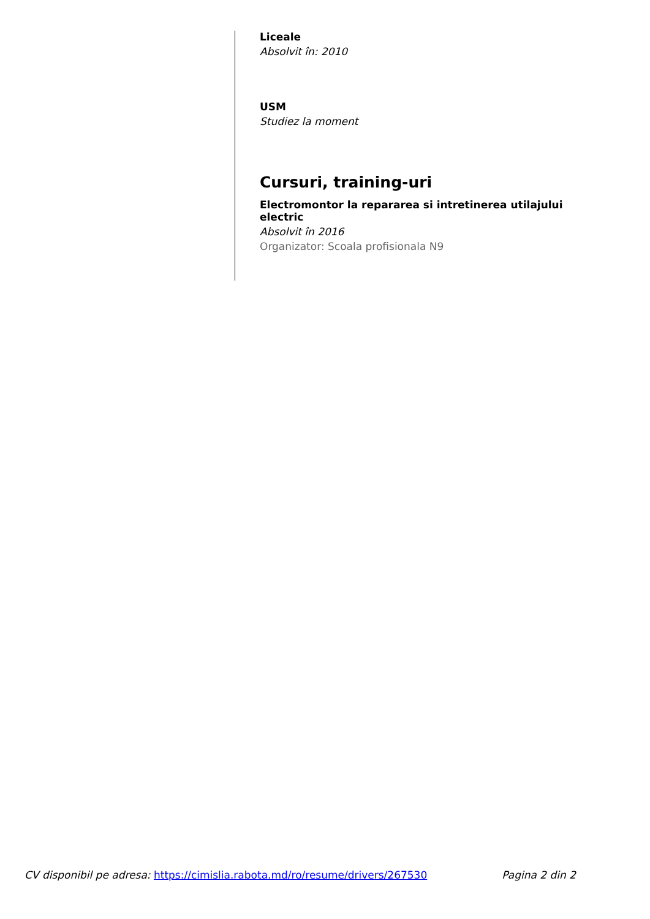Liceale
Absolvit în: 2010
USM
Studiez la moment
Cursuri, training-uri
Electromontor la repararea si intretinerea utilajului electric
Absolvit în 2016
Organizator: Scoala profisionala N9
CV disponibil pe adresa: https://cimislia.rabota.md/ro/resume/drivers/267530 Pagina 2 din 2